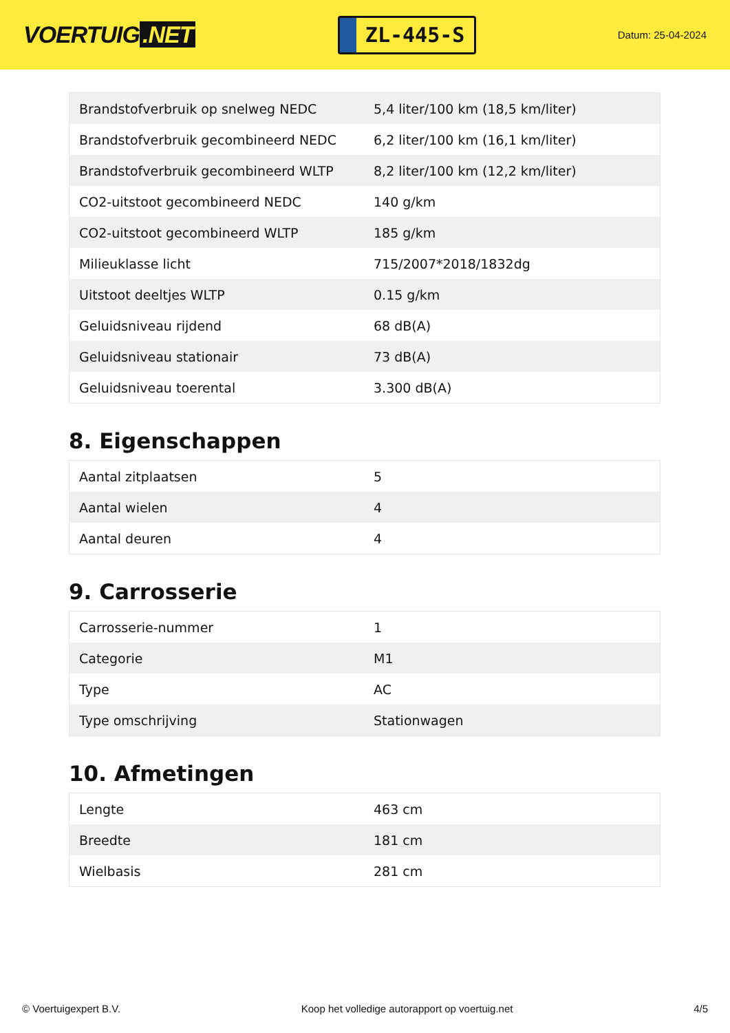VOERTUIG.NET
ZL-445-S
Datum: 25-04-2024
| Brandstofverbruik op snelweg NEDC | 5,4 liter/100 km (18,5 km/liter) |
| Brandstofverbruik gecombineerd NEDC | 6,2 liter/100 km (16,1 km/liter) |
| Brandstofverbruik gecombineerd WLTP | 8,2 liter/100 km (12,2 km/liter) |
| CO2-uitstoot gecombineerd NEDC | 140 g/km |
| CO2-uitstoot gecombineerd WLTP | 185 g/km |
| Milieuklasse licht | 715/2007*2018/1832dg |
| Uitstoot deeltjes WLTP | 0.15 g/km |
| Geluidsniveau rijdend | 68 dB(A) |
| Geluidsniveau stationair | 73 dB(A) |
| Geluidsniveau toerental | 3.300 dB(A) |
8. Eigenschappen
| Aantal zitplaatsen | 5 |
| Aantal wielen | 4 |
| Aantal deuren | 4 |
9. Carrosserie
| Carrosserie-nummer | 1 |
| Categorie | M1 |
| Type | AC |
| Type omschrijving | Stationwagen |
10. Afmetingen
| Lengte | 463 cm |
| Breedte | 181 cm |
| Wielbasis | 281 cm |
© Voertuigexpert B.V. Koop het volledige autorapport op voertuig.net 4/5